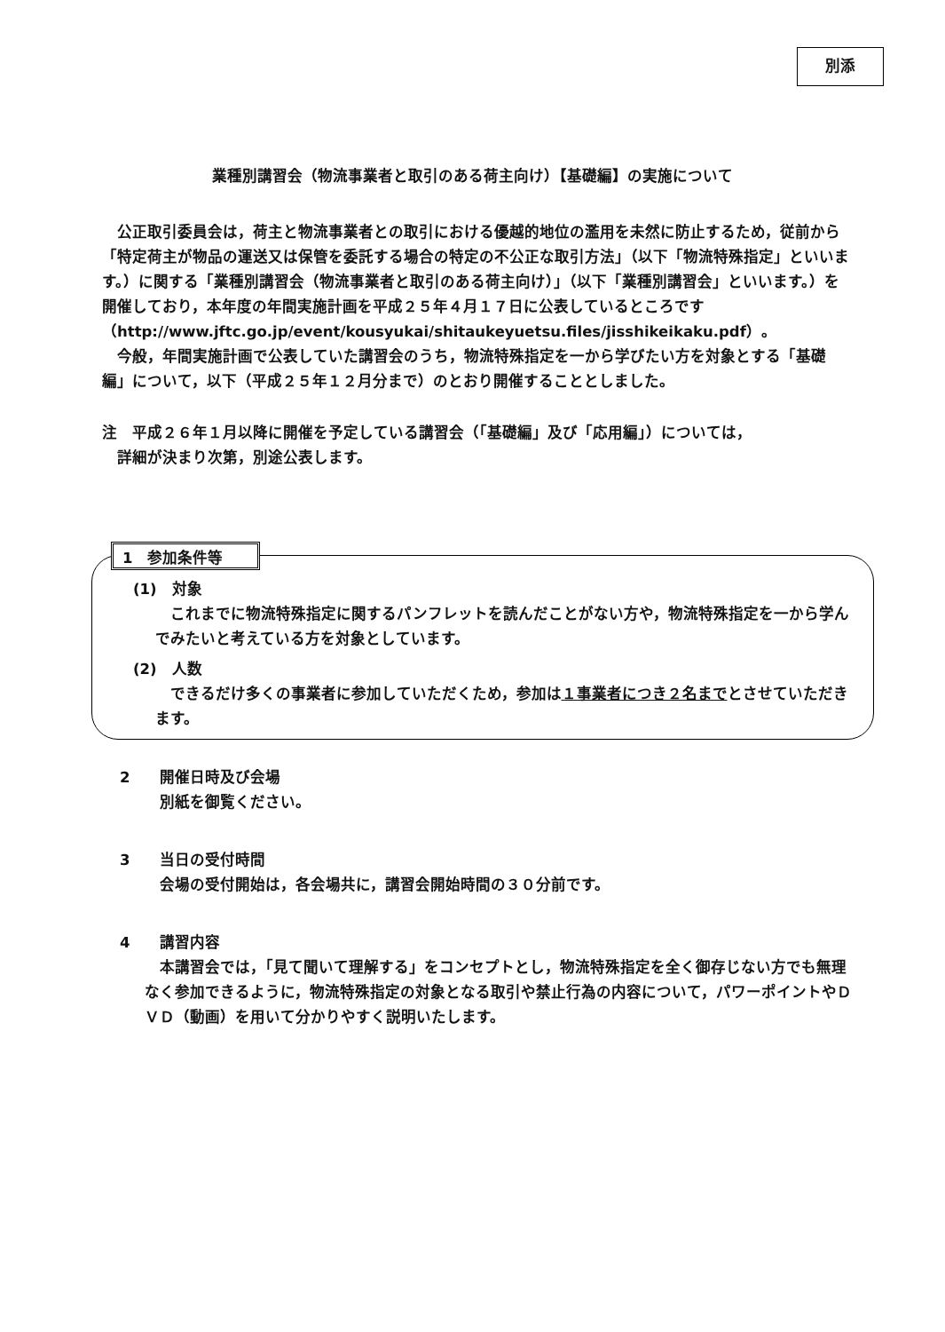別添
業種別講習会（物流事業者と取引のある荷主向け）【基礎編】の実施について
公正取引委員会は，荷主と物流事業者との取引における優越的地位の濫用を未然に防止するため，従前から「特定荷主が物品の運送又は保管を委託する場合の特定の不公正な取引方法」（以下「物流特殊指定」といいます。）に関する「業種別講習会（物流事業者と取引のある荷主向け）」（以下「業種別講習会」といいます。）を開催しており，本年度の年間実施計画を平成２５年４月１７日に公表しているところです（http://www.jftc.go.jp/event/kousyukai/shitaukeyuetsu.files/jisshikeikaku.pdf）。
今般，年間実施計画で公表していた講習会のうち，物流特殊指定を一から学びたい方を対象とする「基礎編」について，以下（平成２５年１２月分まで）のとおり開催することとしました。
注　平成２６年１月以降に開催を予定している講習会（「基礎編」及び「応用編」）については，
　詳細が決まり次第，別途公表します。
1　参加条件等
(1)　対象
これまでに物流特殊指定に関するパンフレットを読んだことがない方や，物流特殊指定を一から学んでみたいと考えている方を対象としています。
(2)　人数
できるだけ多くの事業者に参加していただくため，参加は１事業者につき２名までとさせていただきます。
2　　開催日時及び会場
別紙を御覧ください。
3　　当日の受付時間
会場の受付開始は，各会場共に，講習会開始時間の３０分前です。
4　　講習内容
本講習会では，「見て聞いて理解する」をコンセプトとし，物流特殊指定を全く御存じない方でも無理なく参加できるように，物流特殊指定の対象となる取引や禁止行為の内容について，パワーポイントやＤＶＤ（動画）を用いて分かりやすく説明いたします。